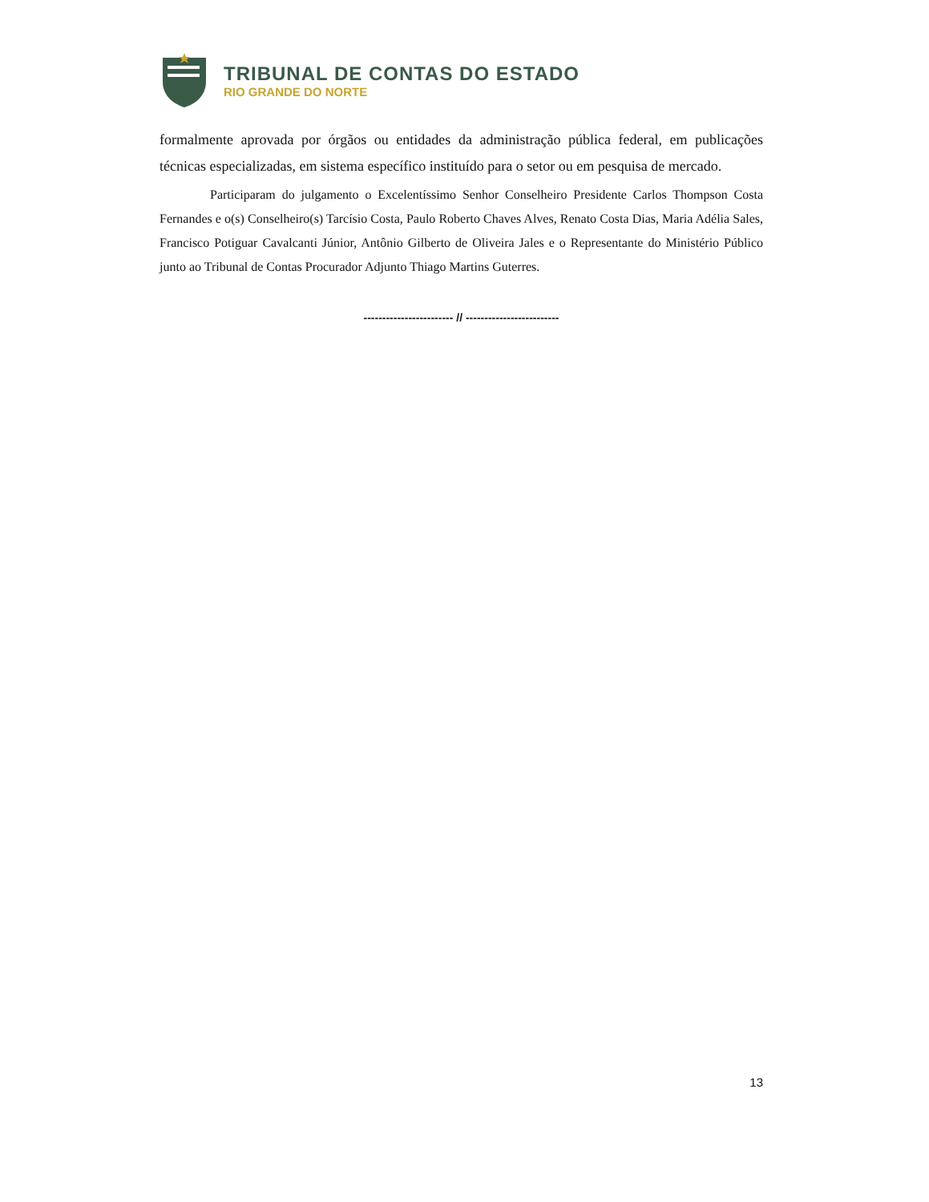TRIBUNAL DE CONTAS DO ESTADO
RIO GRANDE DO NORTE
formalmente aprovada por órgãos ou entidades da administração pública federal, em publicações técnicas especializadas, em sistema específico instituído para o setor ou em pesquisa de mercado.
Participaram do julgamento o Excelentíssimo Senhor Conselheiro Presidente Carlos Thompson Costa Fernandes e o(s) Conselheiro(s) Tarcísio Costa, Paulo Roberto Chaves Alves, Renato Costa Dias, Maria Adélia Sales, Francisco Potiguar Cavalcanti Júnior, Antônio Gilberto de Oliveira Jales e o Representante do Ministério Público junto ao Tribunal de Contas Procurador Adjunto Thiago Martins Guterres.
------------------------ // -------------------------
13